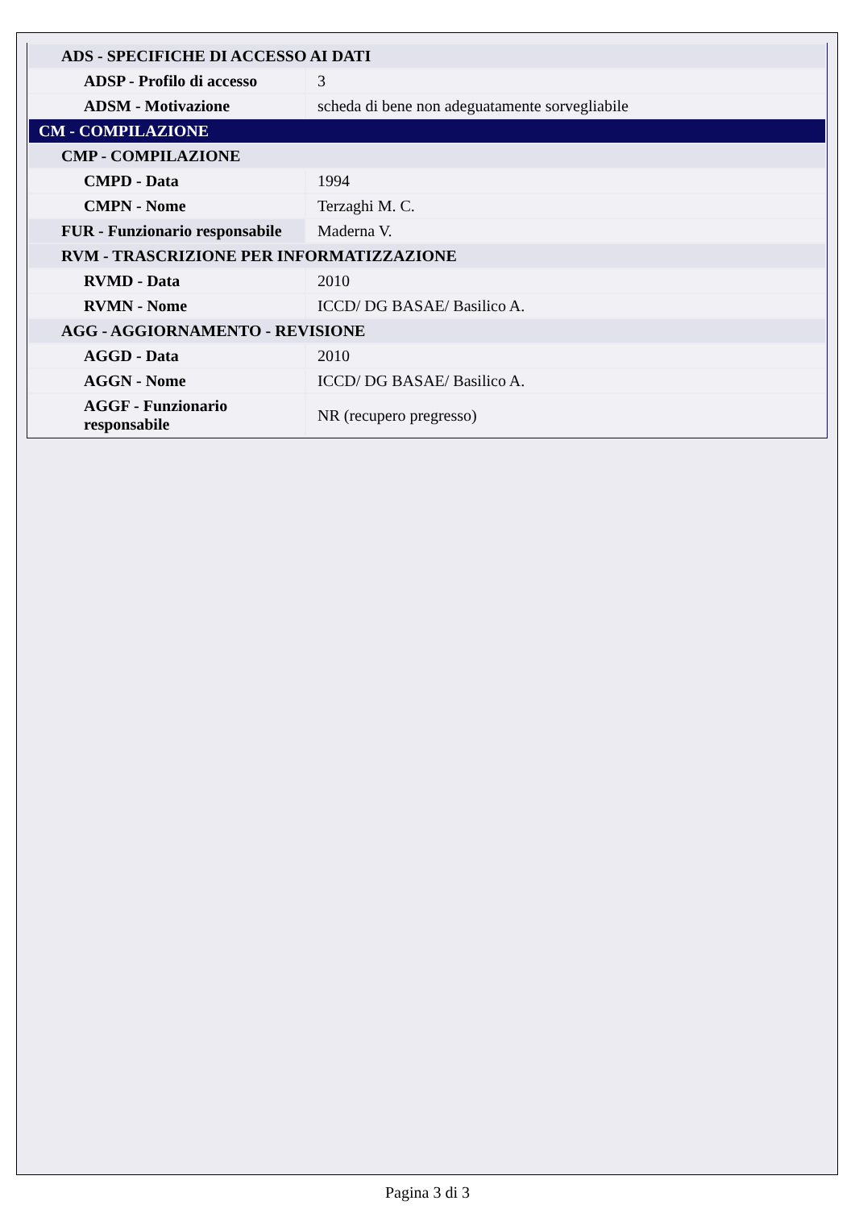| ADS - SPECIFICHE DI ACCESSO AI DATI | |
| ADSP - Profilo di accesso | 3 |
| ADSM - Motivazione | scheda di bene non adeguatamente sorvegliabile |
| CM - COMPILAZIONE | |
| CMP - COMPILAZIONE | |
| CMPD - Data | 1994 |
| CMPN - Nome | Terzaghi M. C. |
| FUR - Funzionario responsabile | Maderna V. |
| RVM - TRASCRIZIONE PER INFORMATIZZAZIONE | |
| RVMD - Data | 2010 |
| RVMN - Nome | ICCD/ DG BASAE/ Basilico A. |
| AGG - AGGIORNAMENTO - REVISIONE | |
| AGGD - Data | 2010 |
| AGGN - Nome | ICCD/ DG BASAE/ Basilico A. |
| AGGF - Funzionario responsabile | NR (recupero pregresso) |
Pagina 3 di 3